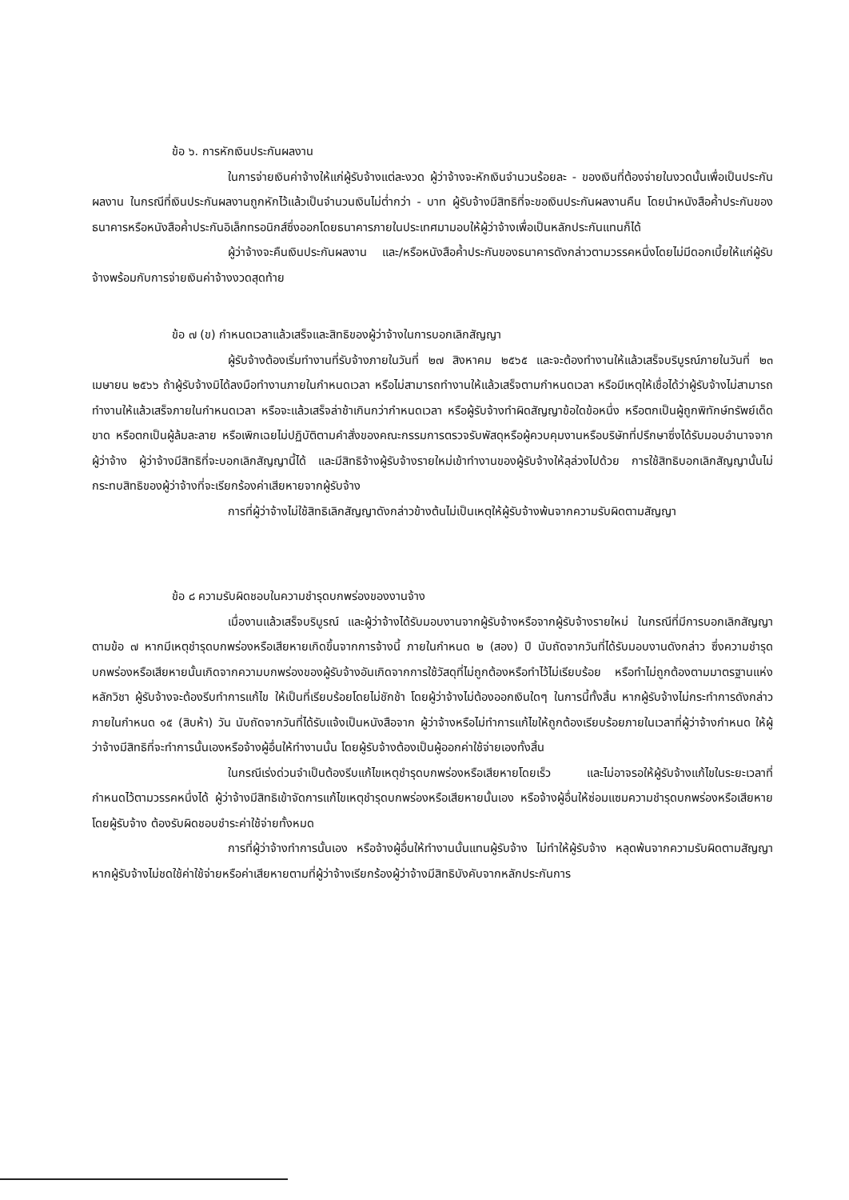ข้อ ๖. การหักเงินประกันผลงาน
ในการจ่ายเงินค่าจ้างให้แก่ผู้รับจ้างแต่ละงวด ผู้ว่าจ้างจะหักเงินจำนวนร้อยละ - ของเงินที่ต้องจ่ายในงวดนั้นเพื่อเป็นประกันผลงาน ในกรณีที่เงินประกันผลงานถูกหักไว้แล้วเป็นจำนวนเงินไม่ต่ำกว่า - บาท ผู้รับจ้างมีสิทธิที่จะขอเงินประกันผลงานคืน โดยนำหนังสือค้ำประกันของธนาคารหรือหนังสือค้ำประกันอิเล็กทรอนิกส์ซึ่งออกโดยธนาคารภายในประเทศมามอบให้ผู้ว่าจ้างเพื่อเป็นหลักประกันแทนก็ได้
ผู้ว่าจ้างจะคืนเงินประกันผลงาน และ/หรือหนังสือค้ำประกันของธนาคารดังกล่าวตามวรรคหนึ่งโดยไม่มีดอกเบี้ยให้แก่ผู้รับจ้างพร้อมกับการจ่ายเงินค่าจ้างงวดสุดท้าย
ข้อ ๗ (ข) กำหนดเวลาแล้วเสร็จและสิทธิของผู้ว่าจ้างในการบอกเลิกสัญญา
ผู้รับจ้างต้องเริ่มทำงานที่รับจ้างภายในวันที่ ๒๗ สิงหาคม ๒๕๖๕ และจะต้องทำงานให้แล้วเสร็จบริบูรณ์ภายในวันที่ ๒๓ เมษายน ๒๕๖๖ ถ้าผู้รับจ้างมิได้ลงมือทำงานภายในกำหนดเวลา หรือไม่สามารถทำงานให้แล้วเสร็จตามกำหนดเวลา หรือมีเหตุให้เชื่อได้ว่าผู้รับจ้างไม่สามารถทำงานให้แล้วเสร็จภายในกำหนดเวลา หรือจะแล้วเสร็จล่าช้าเกินกว่ากำหนดเวลา หรือผู้รับจ้างทำผิดสัญญาข้อใดข้อหนึ่ง หรือตกเป็นผู้ถูกพิทักษ์ทรัพย์เด็ดขาด หรือตกเป็นผู้ล้มละลาย หรือเพิกเฉยไม่ปฏิบัติตามคำสั่งของคณะกรรมการตรวจรับพัสดุหรือผู้ควบคุมงานหรือบริษัทที่ปรึกษาซึ่งได้รับมอบอำนาจจากผู้ว่าจ้าง ผู้ว่าจ้างมีสิทธิที่จะบอกเลิกสัญญานี้ได้ และมีสิทธิจ้างผู้รับจ้างรายใหม่เข้าทำงานของผู้รับจ้างให้ลุล่วงไปด้วย การใช้สิทธิบอกเลิกสัญญานั้นไม่กระทบสิทธิของผู้ว่าจ้างที่จะเรียกร้องค่าเสียหายจากผู้รับจ้าง
การที่ผู้ว่าจ้างไม่ใช้สิทธิเลิกสัญญาดังกล่าวข้างต้นไม่เป็นเหตุให้ผู้รับจ้างพ้นจากความรับผิดตามสัญญา
ข้อ ๘ ความรับผิดชอบในความชำรุดบกพร่องของงานจ้าง
เมื่องานแล้วเสร็จบริบูรณ์ และผู้ว่าจ้างได้รับมอบงานจากผู้รับจ้างหรือจากผู้รับจ้างรายใหม่ ในกรณีที่มีการบอกเลิกสัญญาตามข้อ ๗ หากมีเหตุชำรุดบกพร่องหรือเสียหายเกิดขึ้นจากการจ้างนี้ ภายในกำหนด ๒ (สอง) ปี นับถัดจากวันที่ได้รับมอบงานดังกล่าว ซึ่งความชำรุดบกพร่องหรือเสียหายนั้นเกิดจากความบกพร่องของผู้รับจ้างอันเกิดจากการใช้วัสดุที่ไม่ถูกต้องหรือทำไว้ไม่เรียบร้อย หรือทำไม่ถูกต้องตามมาตรฐานแห่งหลักวิชา ผู้รับจ้างจะต้องรีบทำการแก้ไข ให้เป็นที่เรียบร้อยโดยไม่ชักช้า โดยผู้ว่าจ้างไม่ต้องออกเงินใดๆ ในการนี้ทั้งสิ้น หากผู้รับจ้างไม่กระทำการดังกล่าวภายในกำหนด ๑๕ (สิบห้า) วัน นับถัดจากวันที่ได้รับแจ้งเป็นหนังสือจาก ผู้ว่าจ้างหรือไม่ทำการแก้ไขให้ถูกต้องเรียบร้อยภายในเวลาที่ผู้ว่าจ้างกำหนด ให้ผู้ว่าจ้างมีสิทธิที่จะทำการนั้นเองหรือจ้างผู้อื่นให้ทำงานนั้น โดยผู้รับจ้างต้องเป็นผู้ออกค่าใช้จ่ายเองทั้งสิ้น
ในกรณีเร่งด่วนจำเป็นต้องรีบแก้ไขเหตุชำรุดบกพร่องหรือเสียหายโดยเร็ว และไม่อาจรอให้ผู้รับจ้างแก้ไขในระยะเวลาที่กำหนดไว้ตามวรรคหนึ่งได้ ผู้ว่าจ้างมีสิทธิเข้าจัดการแก้ไขเหตุชำรุดบกพร่องหรือเสียหายนั้นเอง หรือจ้างผู้อื่นให้ซ่อมแซมความชำรุดบกพร่องหรือเสียหาย โดยผู้รับจ้าง ต้องรับผิดชอบชำระค่าใช้จ่ายทั้งหมด
การที่ผู้ว่าจ้างทำการนั้นเอง หรือจ้างผู้อื่นให้ทำงานนั้นแทนผู้รับจ้าง ไม่ทำให้ผู้รับจ้าง หลุดพ้นจากความรับผิดตามสัญญา หากผู้รับจ้างไม่ชดใช้ค่าใช้จ่ายหรือค่าเสียหายตามที่ผู้ว่าจ้างเรียกร้องผู้ว่าจ้างมีสิทธิบังคับจากหลักประกันการ